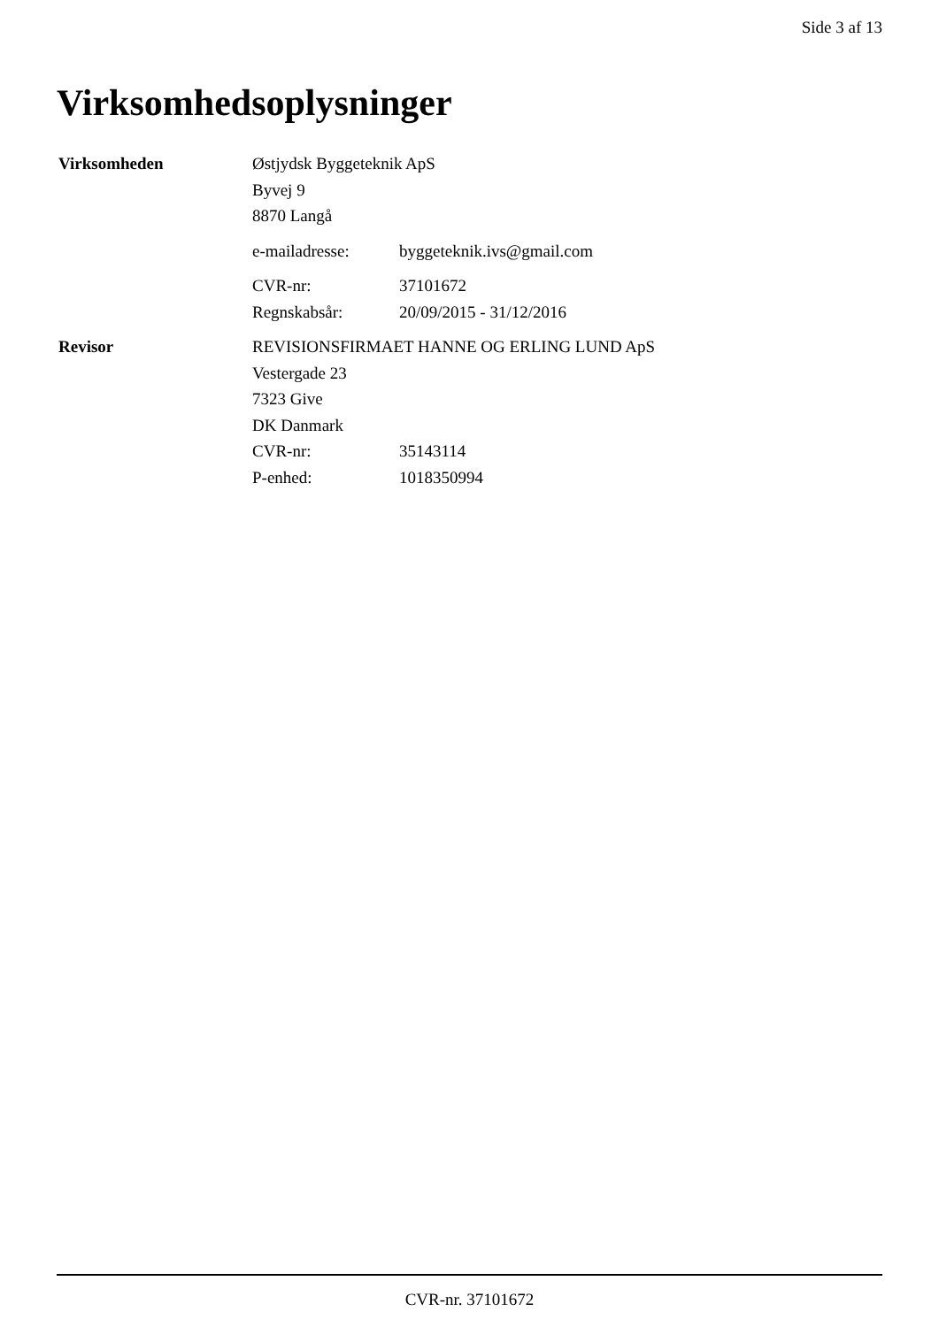Side 3 af 13
Virksomhedsoplysninger
| Virksomheden | Østjydsk Byggeteknik ApS | |
| | Byvej 9 | |
| | 8870 Langå | |
| | e-mailadresse: | byggeteknik.ivs@gmail.com |
| | CVR-nr: | 37101672 |
| | Regnskabsår: | 20/09/2015 - 31/12/2016 |
| Revisor | REVISIONSFIRMAET HANNE OG ERLING LUND ApS | |
| | Vestergade 23 | |
| | 7323 Give | |
| | DK Danmark | |
| | CVR-nr: | 35143114 |
| | P-enhed: | 1018350994 |
CVR-nr. 37101672